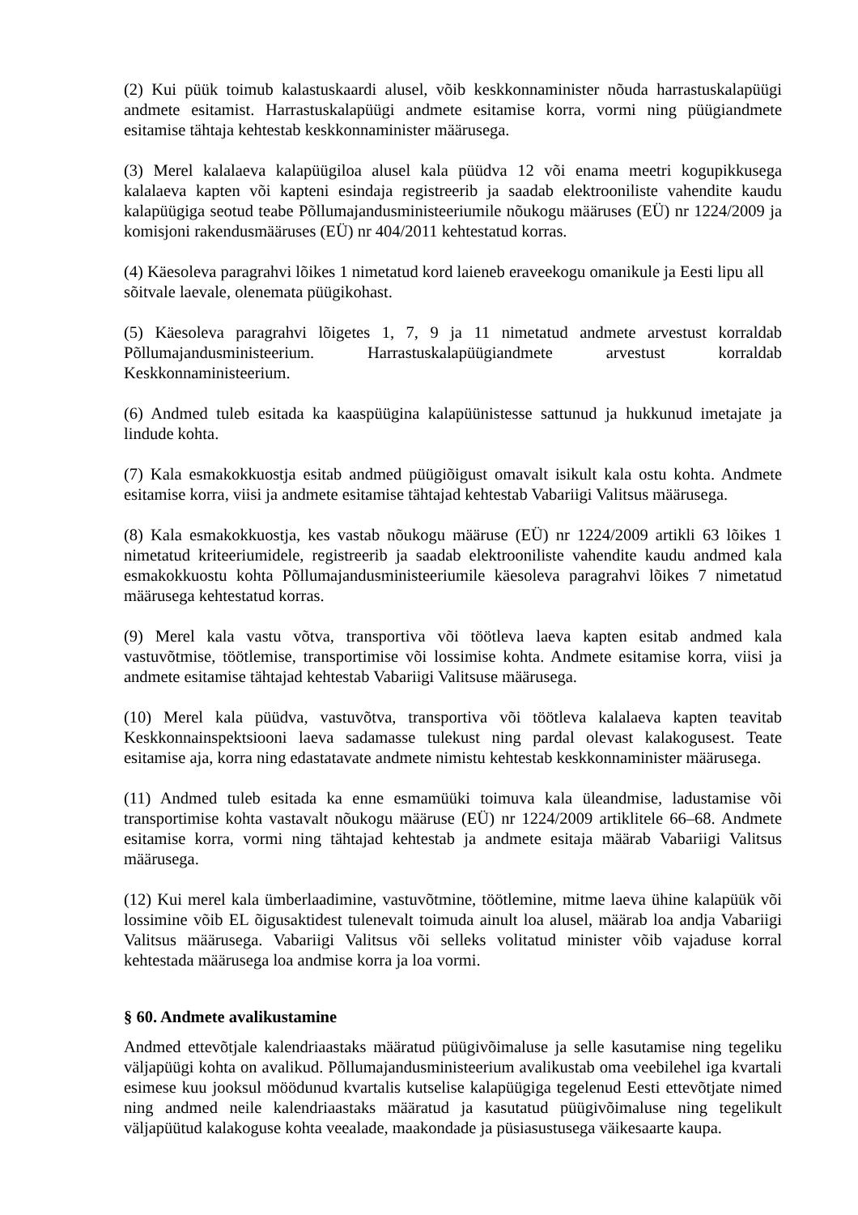(2) Kui püük toimub kalastuskaardi alusel, võib keskkonnaminister nõuda harrastuskalapüügi andmete esitamist. Harrastuskalapüügi andmete esitamise korra, vormi ning püügiandmete esitamise tähtaja kehtestab keskkonnaminister määrusega.
(3) Merel kalalaeva kalapüügiloa alusel kala püüdva 12 või enama meetri kogupikkusega kalalaeva kapten või kapteni esindaja registreerib ja saadab elektrooniliste vahendite kaudu kalapüügiga seotud teabe Põllumajandusministeeriumile nõukogu määruses (EÜ) nr 1224/2009 ja komisjoni rakendusmääruses (EÜ) nr 404/2011 kehtestatud korras.
(4) Käesoleva paragrahvi lõikes 1 nimetatud kord laieneb eraveekogu omanikule ja Eesti lipu all sõitvale laevale, olenemata püügikohast.
(5) Käesoleva paragrahvi lõigetes 1, 7, 9 ja 11 nimetatud andmete arvestust korraldab Põllumajandusministeerium. Harrastuskalapüügiandmete arvestust korraldab Keskkonnaministeerium.
(6) Andmed tuleb esitada ka kaaspüügina kalapüünistesse sattunud ja hukkunud imetajate ja lindude kohta.
(7) Kala esmakokkuostja esitab andmed püügiõigust omavalt isikult kala ostu kohta. Andmete esitamise korra, viisi ja andmete esitamise tähtajad kehtestab Vabariigi Valitsus määrusega.
(8) Kala esmakokkuostja, kes vastab nõukogu määruse (EÜ) nr 1224/2009 artikli 63 lõikes 1 nimetatud kriteeriumidele, registreerib ja saadab elektrooniliste vahendite kaudu andmed kala esmakokkuostu kohta Põllumajandusministeeriumile käesoleva paragrahvi lõikes 7 nimetatud määrusega kehtestatud korras.
(9) Merel kala vastu võtva, transportiva või töötleva laeva kapten esitab andmed kala vastuvõtmise, töötlemise, transportimise või lossimise kohta. Andmete esitamise korra, viisi ja andmete esitamise tähtajad kehtestab Vabariigi Valitsuse määrusega.
(10) Merel kala püüdva, vastuvõtva, transportiva või töötleva kalalaeva kapten teavitab Keskkonnainspektsiooni laeva sadamasse tulekust ning pardal olevast kalakogusest. Teate esitamise aja, korra ning edastatavate andmete nimistu kehtestab keskkonnaminister määrusega.
(11) Andmed tuleb esitada ka enne esmamüüki toimuva kala üleandmise, ladustamise või transportimise kohta vastavalt nõukogu määruse (EÜ) nr 1224/2009 artiklitele 66–68. Andmete esitamise korra, vormi ning tähtajad kehtestab ja andmete esitaja määrab Vabariigi Valitsus määrusega.
(12) Kui merel kala ümberlaadimine, vastuvõtmine, töötlemine, mitme laeva ühine kalapüük või lossimine võib EL õigusaktidest tulenevalt toimuda ainult loa alusel, määrab loa andja Vabariigi Valitsus määrusega. Vabariigi Valitsus või selleks volitatud minister võib vajaduse korral kehtestada määrusega loa andmise korra ja loa vormi.
§ 60. Andmete avalikustamine
Andmed ettevõtjale kalendriaastaks määratud püügivõimaluse ja selle kasutamise ning tegeliku väljapüügi kohta on avalikud. Põllumajandusministeerium avalikustab oma veebilehel iga kvartali esimese kuu jooksul möödunud kvartalis kutselise kalapüügiga tegelenud Eesti ettevõtjate nimed ning andmed neile kalendriaastaks määratud ja kasutatud püügivõimaluse ning tegelikult väljapüütud kalakoguse kohta veealade, maakondade ja püsiasustusega väikesaarte kaupa.